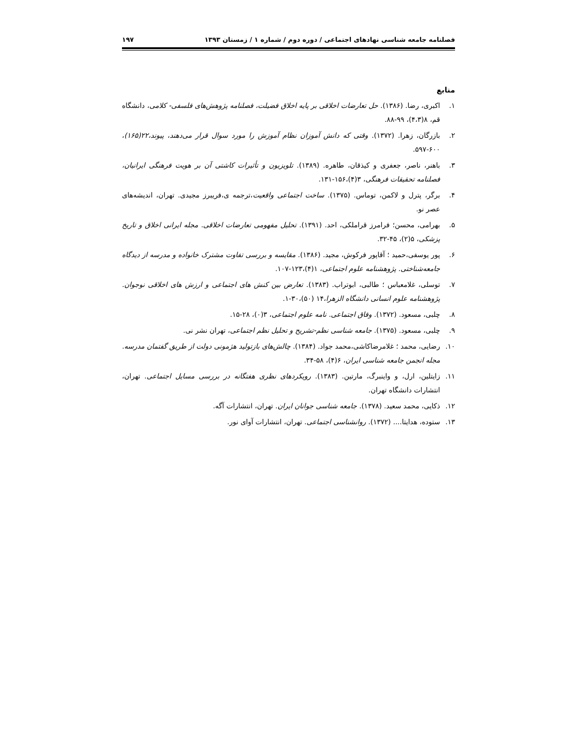فصلنامه جامعه شناسی نهادهای اجتماعی / دوره دوم / شماره ۱ / زمستان ۱۳۹۳ ۱۹۷
منابع
۱. اکبری، رضا. (۱۳۸۶). حل تعارضات اخلاقی بر پایه اخلاق فضیلت، فصلنامه پژوهش‌های فلسفی- کلامی، دانشگاه قم، ۸(۴،۳)، ۹۹-۸۸.
۲. بازرگان، زهرا. (۱۳۷۲). وقتی که دانش آموزان نظام آموزش را مورد سوال قرار می‌دهند، پیوند،۲۲(۱۶۵)، ۶۰۰-۵۹۷.
۳. باهنر، ناصر، جعفری و کیذقان، طاهره. (۱۳۸۹). تلویزیون و تأثیرات کاشتی آن بر هویت فرهنگی ایرانیان، فصلنامه تحقیقات فرهنگی، ۳(۴)،۱۵۶-۱۳۱.
۴. برگر، پترل و لاکمن، توماس. (۱۳۷۵). ساخت اجتماعی واقعیت،ترجمه ی،فریبرز مجیدی. تهران، اندیشه‌های عصر نو.
۵. بهرامی، محسن؛ فرامرز قراملکی، احد. (۱۳۹۱). تحلیل مفهومی تعارضات اخلاقی. مجله ایرانی اخلاق و تاریخ پزشکی، ۵(۲)، ۴۵-۳۲.
۶. پور یوسفی،حمید ؛ آقاپور فرکوش، مجید. (۱۳۸۶). مقایسه و بررسی تفاوت مشترک خانواده و مدرسه از دیدگاه جامعه‌شناختی. پژوهشنامه علوم اجتماعی، ۱(۴)،۱۲۳-۱۰۷.
۷. توسلی، غلامعباس ؛ طالبی، ابوتراب. (۱۳۸۳). تعارض بین کنش های اجتماعی و ارزش های اخلاقی نوجوان. پژوهشنامه علوم انسانی دانشگاه الزهرا،۱۴ (۵۰)،۳۰-۱.
۸. چلبی، مسعود. (۱۳۷۲). وفاق اجتماعی. نامه علوم اجتماعی، ۳(۰)، ۲۸-۱۵.
۹. چلبی، مسعود. (۱۳۷۵). جامعه شناسی نظم-تشریح و تحلیل نظم اجتماعی، تهران نشر نی.
۱۰. رضایی، محمد ؛ غلامرضاکاشی،محمد جواد. (۱۳۸۴). چالش‌های بازتولید هژمونی دولت از طریق گفتمان مدرسه. مجله انجمن جامعه شناسی ایران، ۶(۴)، ۵۸-۳۴.
۱۱. زایتلین، ارل، و واینبرگ، مارتین. (۱۳۸۳). رویکردهای نظری هفتگانه در بررسی مسایل اجتماعی. تهران، انتشارات دانشگاه تهران.
۱۲. ذکایی، محمد سعید. (۱۳۷۸). جامعه شناسی جوانان ایران. تهران، انتشارات آگه.
۱۳. ستوده، هدایتا.... (۱۳۷۲). روانشناسی اجتماعی. تهران، انتشارات آوای نور.